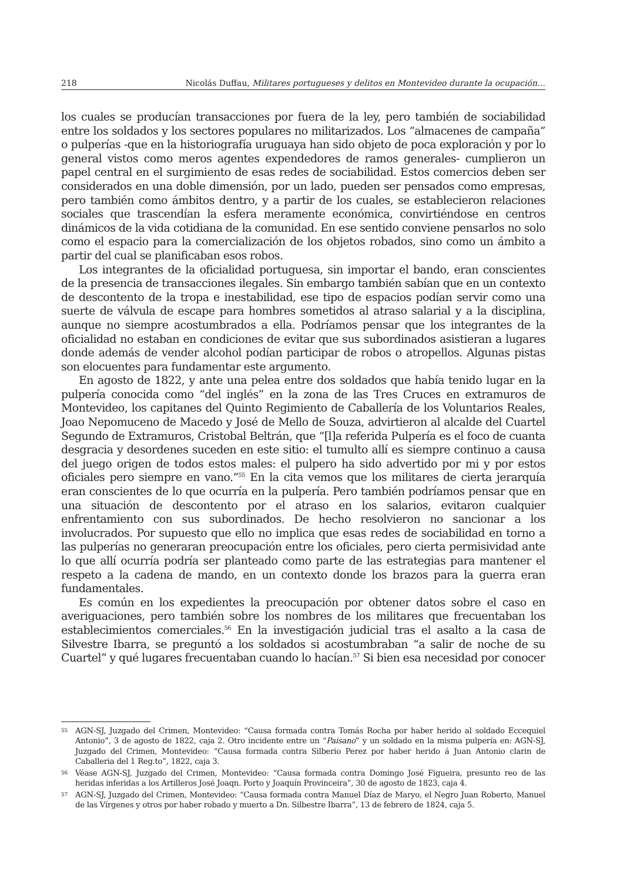218 Nicolás Duffau, Militares portugueses y delitos en Montevideo durante la ocupación…
los cuales se producían transacciones por fuera de la ley, pero también de sociabilidad entre los soldados y los sectores populares no militarizados. Los “almacenes de campaña” o pulperías -que en la historiografía uruguaya han sido objeto de poca exploración y por lo general vistos como meros agentes expendedores de ramos generales- cumplieron un papel central en el surgimiento de esas redes de sociabilidad. Estos comercios deben ser considerados en una doble dimensión, por un lado, pueden ser pensados como empresas, pero también como ámbitos dentro, y a partir de los cuales, se establecieron relaciones sociales que trascendían la esfera meramente económica, convirtiéndose en centros dinámicos de la vida cotidiana de la comunidad. En ese sentido conviene pensarlos no solo como el espacio para la comercialización de los objetos robados, sino como un ámbito a partir del cual se planificaban esos robos.
Los integrantes de la oficialidad portuguesa, sin importar el bando, eran conscientes de la presencia de transacciones ilegales. Sin embargo también sabían que en un contexto de descontento de la tropa e inestabilidad, ese tipo de espacios podían servir como una suerte de válvula de escape para hombres sometidos al atraso salarial y a la disciplina, aunque no siempre acostumbrados a ella. Podríamos pensar que los integrantes de la oficialidad no estaban en condiciones de evitar que sus subordinados asistieran a lugares donde además de vender alcohol podían participar de robos o atropellos. Algunas pistas son elocuentes para fundamentar este argumento.
En agosto de 1822, y ante una pelea entre dos soldados que había tenido lugar en la pulpería conocida como “del inglés” en la zona de las Tres Cruces en extramuros de Montevideo, los capitanes del Quinto Regimiento de Caballería de los Voluntarios Reales, Joao Nepomuceno de Macedo y José de Mello de Souza, advirtieron al alcalde del Cuartel Segundo de Extramuros, Cristobal Beltrán, que “[l]a referida Pulpería es el foco de cuanta desgracia y desordenes suceden en este sitio: el tumulto allí es siempre continuo a causa del juego origen de todos estos males: el pulpero ha sido advertido por mi y por estos oficiales pero siempre en vano.”<sup>55</sup> En la cita vemos que los militares de cierta jerarquía eran conscientes de lo que ocurría en la pulpería. Pero también podríamos pensar que en una situación de descontento por el atraso en los salarios, evitaron cualquier enfrentamiento con sus subordinados. De hecho resolvieron no sancionar a los involucrados. Por supuesto que ello no implica que esas redes de sociabilidad en torno a las pulperías no generaran preocupación entre los oficiales, pero cierta permisividad ante lo que allí ocurría podría ser planteado como parte de las estrategias para mantener el respeto a la cadena de mando, en un contexto donde los brazos para la guerra eran fundamentales.
Es común en los expedientes la preocupación por obtener datos sobre el caso en averiguaciones, pero también sobre los nombres de los militares que frecuentaban los establecimientos comerciales.<sup>56</sup> En la investigación judicial tras el asalto a la casa de Silvestre Ibarra, se preguntó a los soldados si acostumbraban “a salir de noche de su Cuartel” y qué lugares frecuentaban cuando lo hacían.<sup>57</sup> Si bien esa necesidad por conocer
55 AGN-SJ, Juzgado del Crimen, Montevideo: “Causa formada contra Tomás Rocha por haber herido al soldado Eccequiel Antonio”, 3 de agosto de 1822, caja 2. Otro incidente entre un “Paisano” y un soldado en la misma pulpería en: AGN-SJ, Juzgado del Crimen, Montevideo: “Causa formada contra Silberio Perez por haber herido á Juan Antonio clarin de Caballeria del 1 Reg.to”, 1822, caja 3.
56 Véase AGN-SJ, Juzgado del Crimen, Montevideo: “Causa formada contra Domingo José Figueira, presunto reo de las heridas inferidas a los Artilleros José Joaqn. Porto y Joaquín Provinceira”, 30 de agosto de 1823, caja 4.
57 AGN-SJ, Juzgado del Crimen, Montevideo: “Causa formada contra Manuel Díaz de Maryo, el Negro Juan Roberto, Manuel de las Vírgenes y otros por haber robado y muerto a Dn. Silbestre Ibarra”, 13 de febrero de 1824, caja 5.